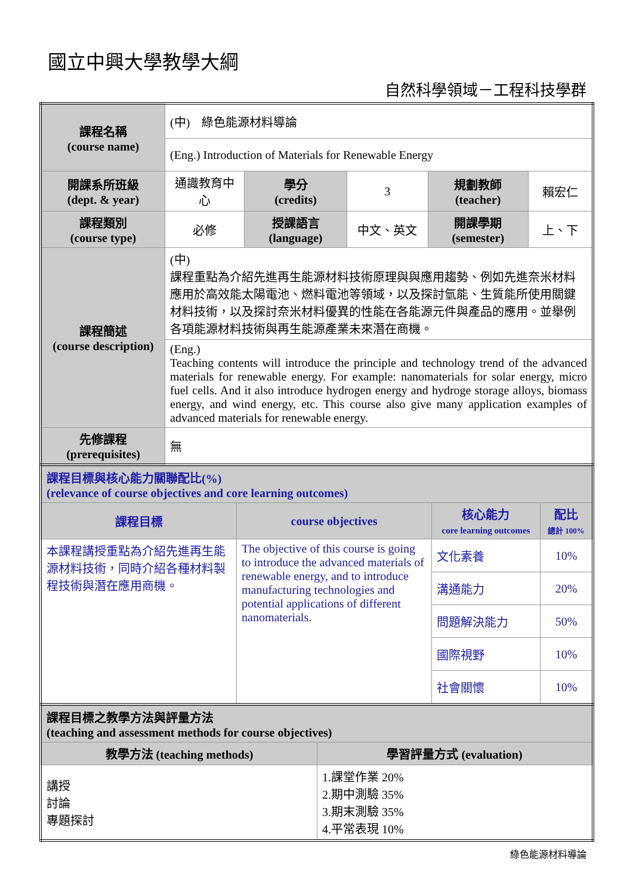國立中興大學教學大綱
自然科學領域－工程科技學群
| 課程名稱 (course name) | (中) 綠色能源材料導論 | | | | |
| | (Eng.) Introduction of Materials for Renewable Energy | | | | |
| 開課系所班級 (dept. & year) | 通識教育中心 | 學分 (credits) | 3 | 規劃教師 (teacher) | 賴宏仁 |
| 課程類別 (course type) | 必修 | 授課語言 (language) | 中文、英文 | 開課學期 (semester) | 上、下 |
| 課程簡述 (course description) | (中) 課程重點為介紹先進再生能源材料技術原理與與應用趨勢、例如先進奈米材料應用於高效能太陽電池、燃料電池等領域，以及探討氫能、生質能所使用關鍵材料技術，以及探討奈米材料優異的性能在各能源元件與產品的應用。並舉例各項能源材料技術與再生能源產業未來潛在商機。 | | | | |
| | (Eng.) Teaching contents will introduce the principle and technology trend of the advanced materials for renewable energy. For example: nanomaterials for solar energy, micro fuel cells. And it also introduce hydrogen energy and hydroge storage alloys, biomass energy, and wind energy, etc. This course also give many application examples of advanced materials for renewable energy. | | | | |
| 先修課程 (prerequisites) | 無 | | | | |
| 課程目標與核心能力關聯配比(%) (relevance of course objectives and core learning outcomes) | | | |
| 課程目標 | course objectives | 核心能力 core learning outcomes | 配比 總計 100% |
| 本課程講授重點為介紹先進再生能源材料技術，同時介紹各種材料製程技術與潛在應用商機。 | The objective of this course is going to introduce the advanced materials of renewable energy, and to introduce manufacturing technologies and potential applications of different nanomaterials. | 文化素養 | 10% |
| | | 溝通能力 | 20% |
| | | 問題解決能力 | 50% |
| | | 國際視野 | 10% |
| | | 社會關懷 | 10% |
| 課程目標之教學方法與評量方法 (teaching and assessment methods for course objectives) | |
| 教學方法 (teaching methods) | 學習評量方式 (evaluation) |
| 講授 討論 專題探討 | 1.課堂作業 20% 2.期中測驗 35% 3.期末測驗 35% 4.平常表現 10% |
綠色能源材料導論